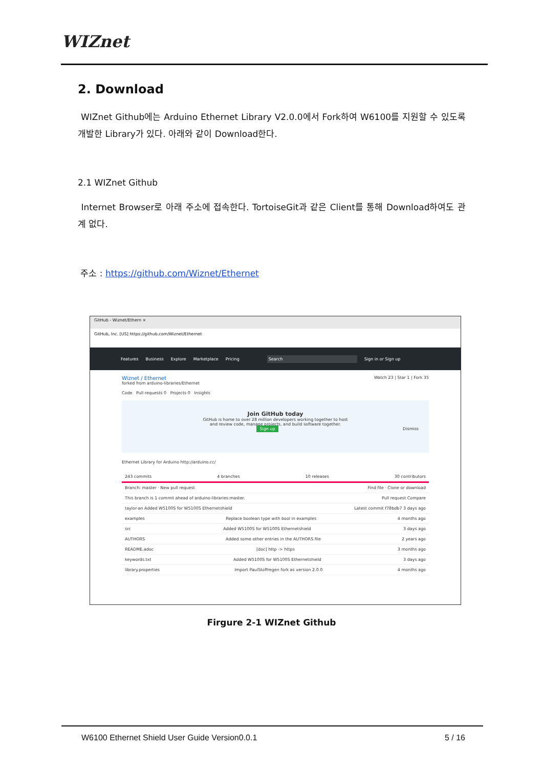WIZnet
2. Download
WIZnet Github에는 Arduino Ethernet Library V2.0.0에서 Fork하여 W6100를 지원할 수 있도록 개발한 Library가 있다. 아래와 같이 Download한다.
2.1 WIZnet Github
Internet Browser로 아래 주소에 접속한다. TortoiseGit과 같은 Client를 통해 Download하여도 관계 없다.
주소 : https://github.com/Wiznet/Ethernet
GitHub - Wiznet/Ethern ×
GitHub, Inc. [US] https://github.com/Wiznet/Ethernet
Features Business Explore Marketplace Pricing Search Sign in or Sign up
Wiznet / Ethernet Watch 23 | Star 1 | Fork 35
forked from arduino-libraries/Ethernet
Code Pull requests 0 Projects 0 Insights
Join GitHub today
GitHub is home to over 28 million developers working together to host
and review code, manage projects, and build software together.
Sign up Dismiss
Ethernet Library for Arduino http://arduino.cc/
243 commits 4 branches 10 releases 30 contributors
Branch: master · New pull request Find file · Clone or download
This branch is 1 commit ahead of arduino-libraries:master. Pull request Compare
taylor-an Added W5100S for W5100S Ethernetshield Latest commit f78bdb7 3 days ago
examples Replace boolean type with bool in examples 4 months ago
src Added W5100S for W5100S Ethernetshield 3 days ago
AUTHORS Added some other entries in the AUTHORS file 2 years ago
README.adoc [doc] http -> https 3 months ago
keywords.txt Added W5100S for W5100S Ethernetshield 3 days ago
library.properties Import PaulStoffregen fork as version 2.0.0 4 months ago
Firgure 2-1 WIZnet Github
W6100 Ethernet Shield User Guide Version0.0.1 5 / 16